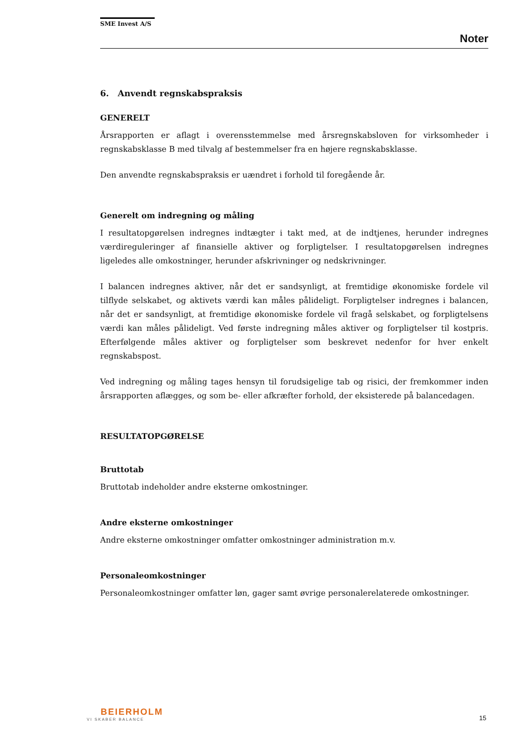SME Invest A/S
Noter
6. Anvendt regnskabspraksis
GENERELT
Årsrapporten er aflagt i overensstemmelse med årsregnskabsloven for virksomheder i regnskabsklasse B med tilvalg af bestemmelser fra en højere regnskabsklasse.
Den anvendte regnskabspraksis er uændret i forhold til foregående år.
Generelt om indregning og måling
I resultatopgørelsen indregnes indtægter i takt med, at de indtjenes, herunder indregnes værdireguleringer af finansielle aktiver og forpligtelser. I resultatopgørelsen indregnes ligeledes alle omkostninger, herunder afskrivninger og nedskrivninger.
I balancen indregnes aktiver, når det er sandsynligt, at fremtidige økonomiske fordele vil tilflyde selskabet, og aktivets værdi kan måles pålideligt. Forpligtelser indregnes i balancen, når det er sandsynligt, at fremtidige økonomiske fordele vil fragå selskabet, og forpligtelsens værdi kan måles pålideligt. Ved første indregning måles aktiver og forpligtelser til kostpris. Efterfølgende måles aktiver og forpligtelser som beskrevet nedenfor for hver enkelt regnskabspost.
Ved indregning og måling tages hensyn til forudsigelige tab og risici, der fremkommer inden årsrapporten aflægges, og som be- eller afkræfter forhold, der eksisterede på balancedagen.
RESULTATOPGØRELSE
Bruttotab
Bruttotab indeholder andre eksterne omkostninger.
Andre eksterne omkostninger
Andre eksterne omkostninger omfatter omkostninger administration m.v.
Personaleomkostninger
Personaleomkostninger omfatter løn, gager samt øvrige personalerelaterede omkostninger.
BEIERHOLM
VI SKABER BALANCE
15